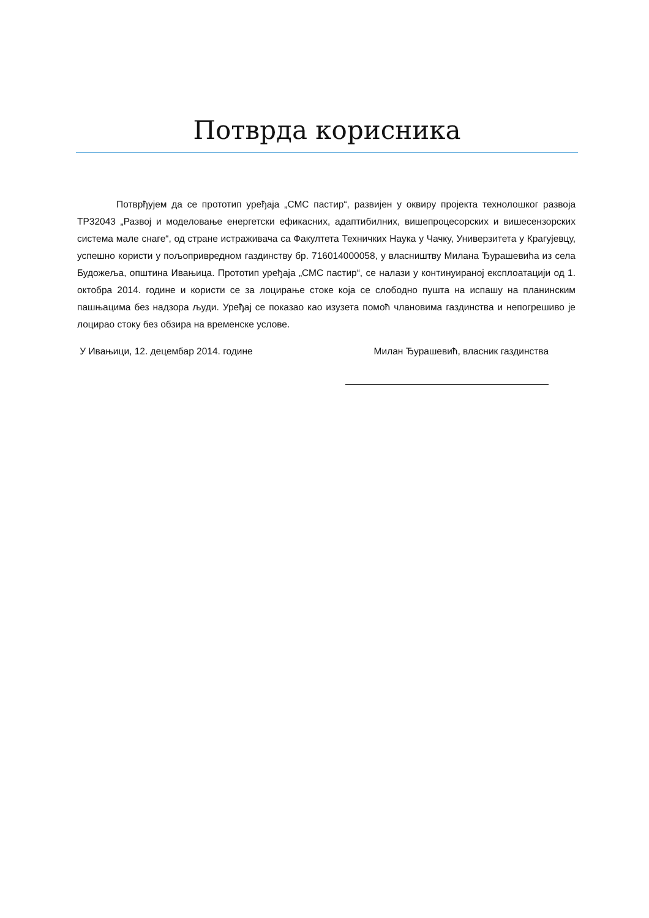Потврда корисника
Потврђујем да се прототип уређаја „СМС пастир“, развијен у оквиру пројекта технолошког развоја ТР32043 „Развој и моделовање енергетски ефикасних, адаптибилних, вишепроцесорских и вишесензорских система мале снаге“, од стране истраживача са Факултета Техничких Наука у Чачку, Универзитета у Крагујевцу, успешно користи у пољопривредном газдинству бр. 716014000058, у власништву Милана Ђурашевића из села Будожеља, општина Ивањица. Прототип уређаја „СМС пастир“, се налази у континуираној експлоатацији од 1. октобра 2014. године и користи се за лоцирање стоке која се слободно пушта на испашу на планинским пашњацима без надзора људи. Уређај се показао као изузета помоћ члановима газдинства и непогрешиво је лоцирао стоку без обзира на временске услове.
У Ивањици, 12. децембар 2014. године Милан Ђурашевић, власник газдинства